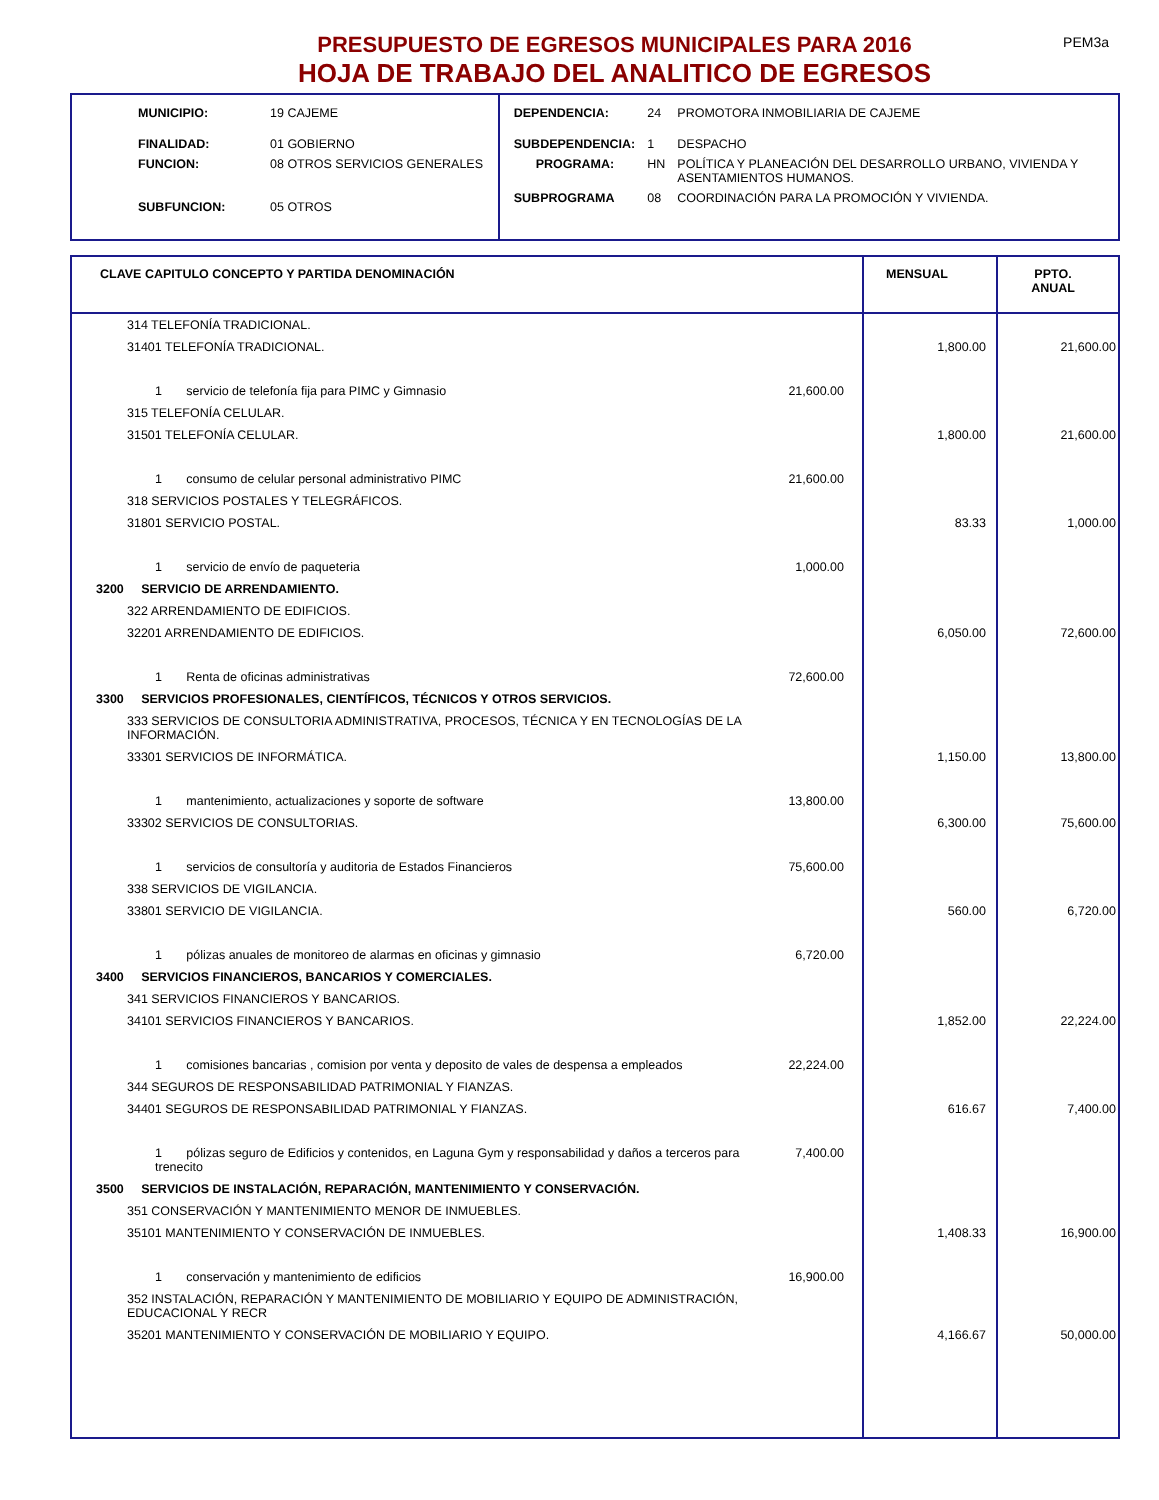PEM3a
PRESUPUESTO DE EGRESOS MUNICIPALES PARA 2016
HOJA DE TRABAJO DEL ANALITICO DE EGRESOS
| MUNICIPIO: | 19 CAJEME |
| FINALIDAD: | 01 GOBIERNO |
| FUNCION: | 08 OTROS SERVICIOS GENERALES |
| SUBFUNCION: | 05 OTROS |
| DEPENDENCIA: | 24 | PROMOTORA INMOBILIARIA DE CAJEME |
| SUBDEPENDENCIA: | 1 | DESPACHO |
| PROGRAMA: | HN | POLÍTICA Y PLANEACIÓN DEL DESARROLLO URBANO, VIVIENDA Y ASENTAMIENTOS HUMANOS. |
| SUBPROGRAMA | 08 | COORDINACIÓN PARA LA PROMOCIÓN Y VIVIENDA. |
| CLAVE CAPITULO CONCEPTO Y PARTIDA DENOMINACIÓN | | MENSUAL | PPTO. ANUAL |
| --- | --- | --- | --- |
| 314 TELEFONÍA TRADICIONAL. | | | |
| 31401 TELEFONÍA TRADICIONAL. | | 1,800.00 | 21,600.00 |
| 1 servicio de telefonía fija para PIMC y Gimnasio | 21,600.00 | | |
| 315 TELEFONÍA CELULAR. | | | |
| 31501 TELEFONÍA CELULAR. | | 1,800.00 | 21,600.00 |
| 1 consumo de celular personal administrativo PIMC | 21,600.00 | | |
| 318 SERVICIOS POSTALES Y TELEGRÁFICOS. | | | |
| 31801 SERVICIO POSTAL. | | 83.33 | 1,000.00 |
| 1 servicio de envío de paqueteria | 1,000.00 | | |
| 3200 SERVICIO DE ARRENDAMIENTO. | | | |
| 322 ARRENDAMIENTO DE EDIFICIOS. | | | |
| 32201 ARRENDAMIENTO DE EDIFICIOS. | | 6,050.00 | 72,600.00 |
| 1 Renta de oficinas administrativas | 72,600.00 | | |
| 3300 SERVICIOS PROFESIONALES, CIENTÍFICOS, TÉCNICOS Y OTROS SERVICIOS. | | | |
| 333 SERVICIOS DE CONSULTORIA ADMINISTRATIVA, PROCESOS, TÉCNICA Y EN TECNOLOGÍAS DE LA INFORMACIÓN. | | | |
| 33301 SERVICIOS DE INFORMÁTICA. | | 1,150.00 | 13,800.00 |
| 1 mantenimiento, actualizaciones y soporte de software | 13,800.00 | | |
| 33302 SERVICIOS DE CONSULTORIAS. | | 6,300.00 | 75,600.00 |
| 1 servicios de consultoría y auditoria de Estados Financieros | 75,600.00 | | |
| 338 SERVICIOS DE VIGILANCIA. | | | |
| 33801 SERVICIO DE VIGILANCIA. | | 560.00 | 6,720.00 |
| 1 pólizas anuales de monitoreo de alarmas en oficinas y gimnasio | 6,720.00 | | |
| 3400 SERVICIOS FINANCIEROS, BANCARIOS Y COMERCIALES. | | | |
| 341 SERVICIOS FINANCIEROS Y BANCARIOS. | | | |
| 34101 SERVICIOS FINANCIEROS Y BANCARIOS. | | 1,852.00 | 22,224.00 |
| 1 comisiones bancarias , comision por venta y deposito de vales de despensa a empleados | 22,224.00 | | |
| 344 SEGUROS DE RESPONSABILIDAD PATRIMONIAL Y FIANZAS. | | | |
| 34401 SEGUROS DE RESPONSABILIDAD PATRIMONIAL Y FIANZAS. | | 616.67 | 7,400.00 |
| 1 pólizas seguro de Edificios y contenidos, en Laguna Gym y responsabilidad y daños a terceros para trenecito | 7,400.00 | | |
| 3500 SERVICIOS DE INSTALACIÓN, REPARACIÓN, MANTENIMIENTO Y CONSERVACIÓN. | | | |
| 351 CONSERVACIÓN Y MANTENIMIENTO MENOR DE INMUEBLES. | | | |
| 35101 MANTENIMIENTO Y CONSERVACIÓN DE INMUEBLES. | | 1,408.33 | 16,900.00 |
| 1 conservación y mantenimiento de edificios | 16,900.00 | | |
| 352 INSTALACIÓN, REPARACIÓN Y MANTENIMIENTO DE MOBILIARIO Y EQUIPO DE ADMINISTRACIÓN, EDUCACIONAL Y RECR | | | |
| 35201 MANTENIMIENTO Y CONSERVACIÓN DE MOBILIARIO Y EQUIPO. | | 4,166.67 | 50,000.00 |